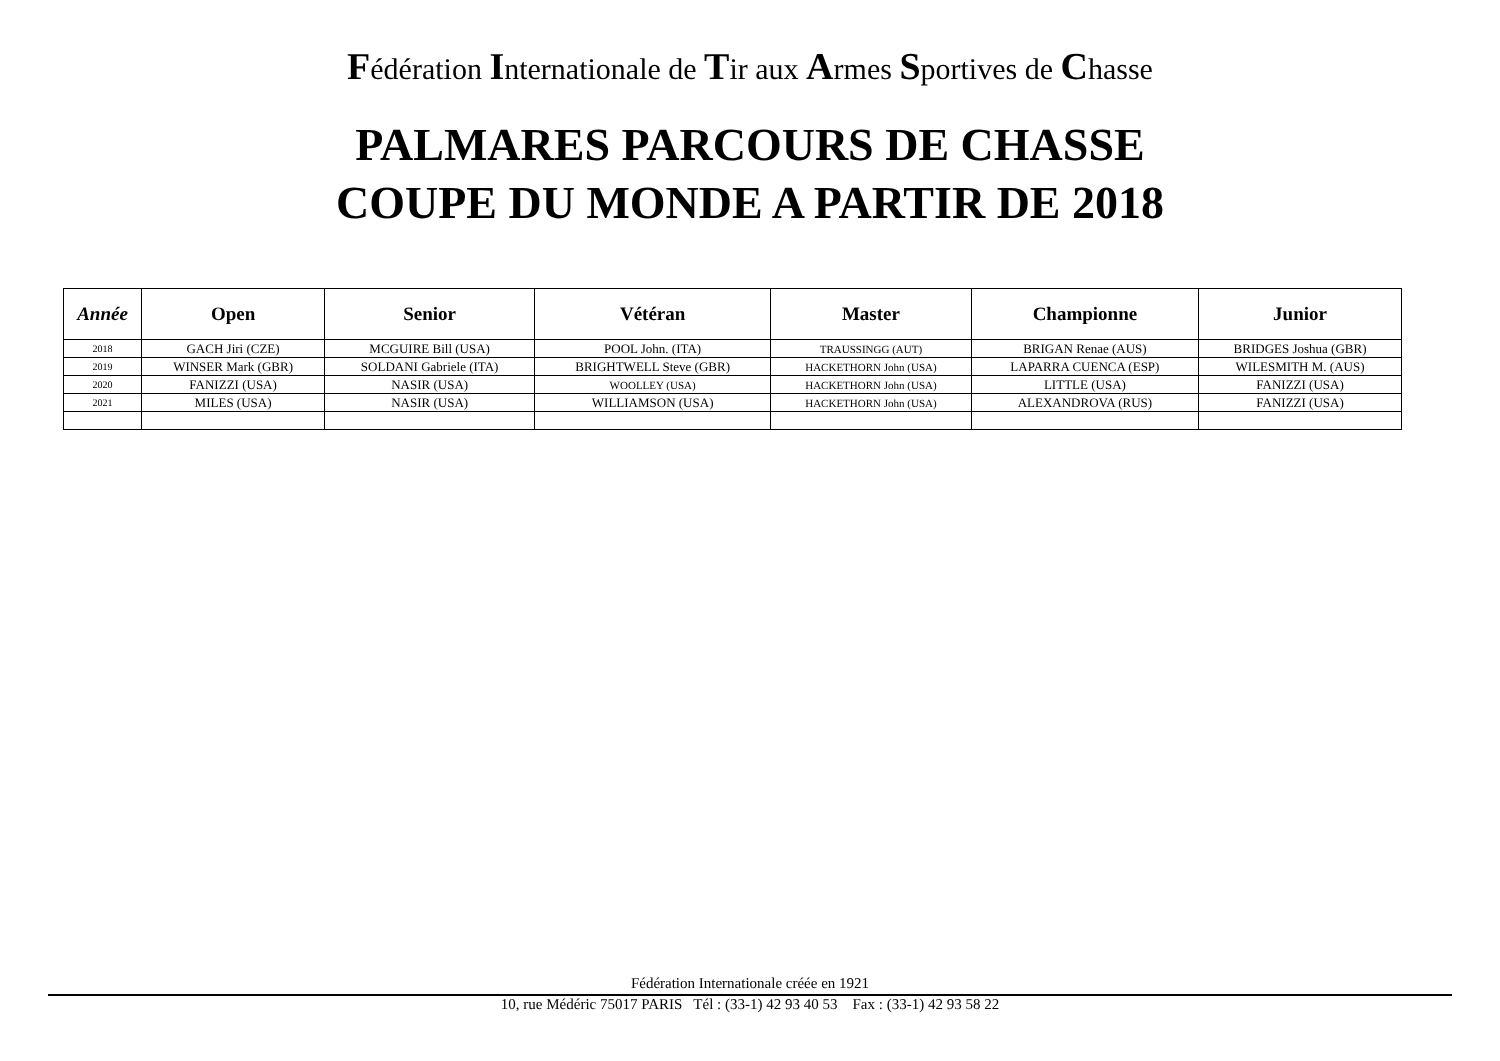Fédération Internationale de Tir aux Armes Sportives de Chasse
PALMARES PARCOURS DE CHASSE
COUPE DU MONDE A PARTIR DE 2018
| Année | Open | Senior | Vétéran | Master | Championne | Junior |
| --- | --- | --- | --- | --- | --- | --- |
| 2018 | GACH Jiri (CZE) | MCGUIRE Bill (USA) | POOL John. (ITA) | TRAUSSINGG (AUT) | BRIGAN Renae (AUS) | BRIDGES Joshua (GBR) |
| 2019 | WINSER Mark (GBR) | SOLDANI Gabriele (ITA) | BRIGHTWELL Steve (GBR) | HACKETHORN John (USA) | LAPARRA CUENCA (ESP) | WILESMITH M. (AUS) |
| 2020 | FANIZZI (USA) | NASIR (USA) | WOOLLEY (USA) | HACKETHORN John (USA) | LITTLE (USA) | FANIZZI (USA) |
| 2021 | MILES (USA) | NASIR (USA) | WILLIAMSON (USA) | HACKETHORN John (USA) | ALEXANDROVA (RUS) | FANIZZI (USA) |
Fédération Internationale créée en 1921
10, rue Médéric 75017 PARIS Tél : (33-1) 42 93 40 53 Fax : (33-1) 42 93 58 22